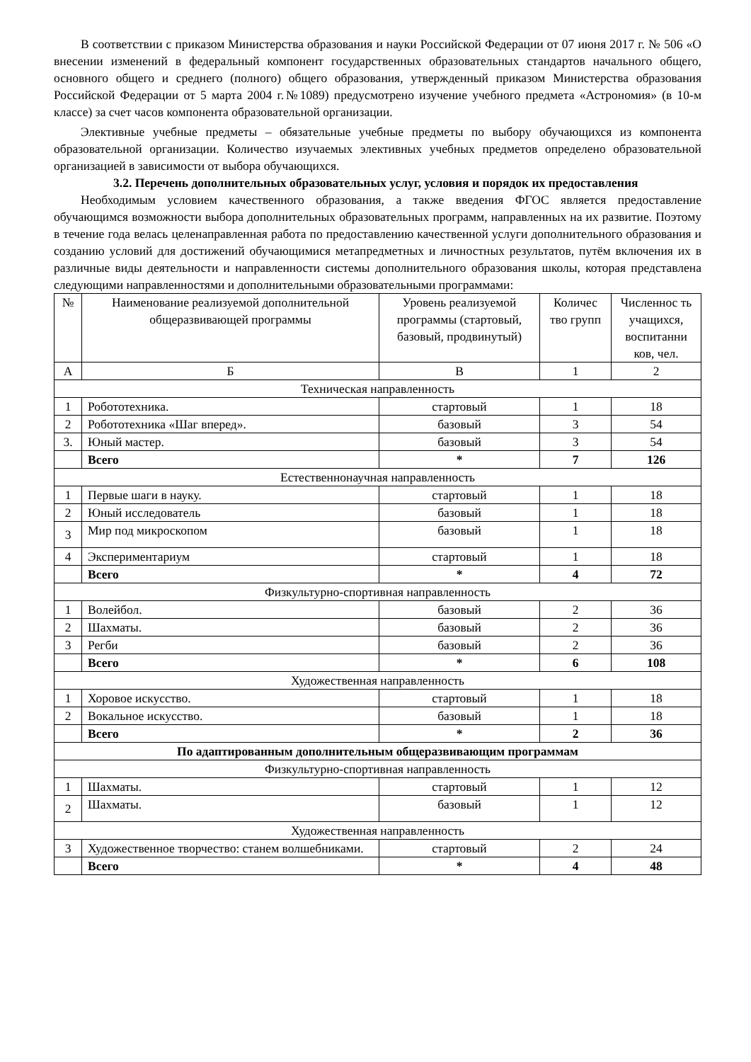В соответствии с приказом Министерства образования и науки Российской Федерации от 07 июня 2017 г. № 506 «О внесении изменений в федеральный компонент государственных образовательных стандартов начального общего, основного общего и среднего (полного) общего образования, утвержденный приказом Министерства образования Российской Федерации от 5 марта 2004 г.№1089) предусмотрено изучение учебного предмета «Астрономия» (в 10-м классе) за счет часов компонента образовательной организации.
Элективные учебные предметы – обязательные учебные предметы по выбору обучающихся из компонента образовательной организации. Количество изучаемых элективных учебных предметов определено образовательной организацией в зависимости от выбора обучающихся.
3.2. Перечень дополнительных образовательных услуг, условия и порядок их предоставления
Необходимым условием качественного образования, а также введения ФГОС является предоставление обучающимся возможности выбора дополнительных образовательных программ, направленных на их развитие. Поэтому в течение года велась целенаправленная работа по предоставлению качественной услуги дополнительного образования и созданию условий для достижений обучающимися метапредметных и личностных результатов, путём включения их в различные виды деятельности и направленности системы дополнительного образования школы, которая представлена следующими направленностями и дополнительными образовательными программами:
| № | Наименование реализуемой дополнительной общеразвивающей программы | Уровень реализуемой программы (стартовый, базовый, продвинутый) | Количес тво групп | Численнос ть учащихся, воспитанни ков, чел. |
| А | Б | В | 1 | 2 |
| Техническая направленность | | | | |
| 1 | Робототехника. | стартовый | 1 | 18 |
| 2 | Робототехника «Шаг вперед». | базовый | 3 | 54 |
| 3. | Юный мастер. | базовый | 3 | 54 |
| | Всего | * | 7 | 126 |
| Естественнонаучная направленность | | | | |
| 1 | Первые шаги в науку. | стартовый | 1 | 18 |
| 2 | Юный исследователь | базовый | 1 | 18 |
| 3 | Мир под микроскопом | базовый | 1 | 18 |
| 4 | Экспериментариум | стартовый | 1 | 18 |
| | Всего | * | 4 | 72 |
| Физкультурно-спортивная направленность | | | | |
| 1 | Волейбол. | базовый | 2 | 36 |
| 2 | Шахматы. | базовый | 2 | 36 |
| 3 | Регби | базовый | 2 | 36 |
| | Всего | * | 6 | 108 |
| Художественная направленность | | | | |
| 1 | Хоровое искусство. | стартовый | 1 | 18 |
| 2 | Вокальное искусство. | базовый | 1 | 18 |
| | Всего | * | 2 | 36 |
| По адаптированным дополнительным общеразвивающим программам | | | | |
| Физкультурно-спортивная направленность | | | | |
| 1 | Шахматы. | стартовый | 1 | 12 |
| 2 | Шахматы. | базовый | 1 | 12 |
| Художественная направленность | | | | |
| 3 | Художественное творчество: станем волшебниками. | стартовый | 2 | 24 |
| | Всего | * | 4 | 48 |